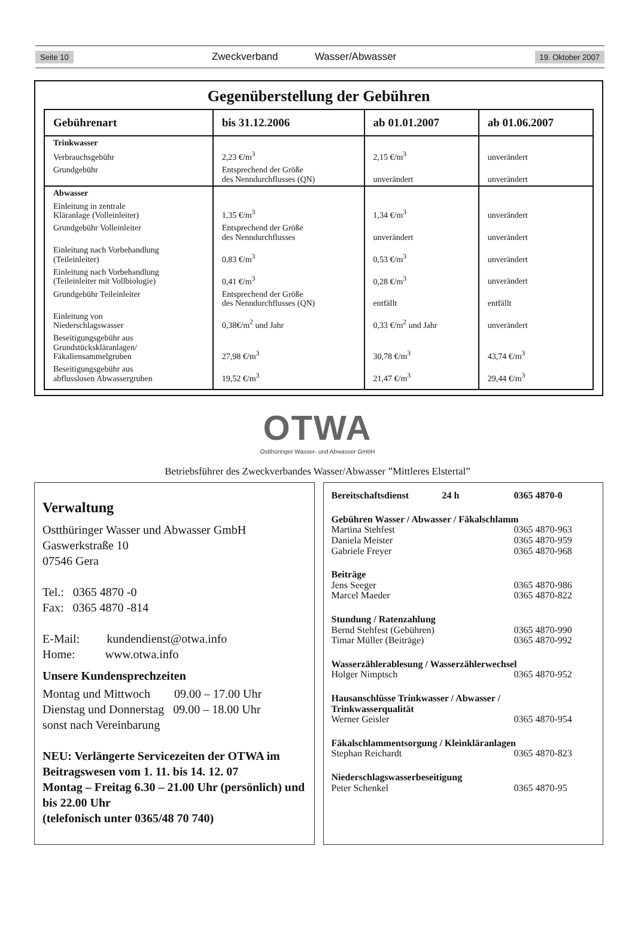Seite 10 Zweckverband Wasser/Abwasser 19. Oktober 2007
Gegenüberstellung der Gebühren
| Gebührenart | bis 31.12.2006 | ab 01.01.2007 | ab 01.06.2007 |
| --- | --- | --- | --- |
| Trinkwasser | | | |
| Verbrauchsgebühr | 2,23 €/m<sup>3</sup> | 2,15 €/m<sup>3</sup> | unverändert |
| Grundgebühr | Entsprechend der Größe des Nenndurchflusses (QN) | unverändert | unverändert |
| Abwasser | | | |
| Einleitung in zentrale Kläranlage (Volleinleiter) | 1,35 €/m<sup>3</sup> | 1,34 €/m<sup>3</sup> | unverändert |
| Grundgebühr Volleinleiter | Entsprechend der Größe des Nenndurchflusses | unverändert | unverändert |
| Einleitung nach Vorbehandlung (Teileinleiter) | 0,83 €/m<sup>3</sup> | 0,53 €/m<sup>3</sup> | unverändert |
| Einleitung nach Vorbehandlung (Teileinleiter mit Vollbiologie) | 0,41 €/m<sup>3</sup> | 0,28 €/m<sup>3</sup> | unverändert |
| Grundgebühr Teileinleiter | Entsprechend der Größe des Nenndurchflusses (QN) | entfällt | entfällt |
| Einleitung von Niederschlagswasser | 0,38€/m<sup>2</sup> und Jahr | 0,33 €/m<sup>2</sup> und Jahr | unverändert |
| Beseitigungsgebühr aus Grundstückskläranlagen/ Fäkaliensammelgruben | 27,98 €/m<sup>3</sup> | 30,78 €/m<sup>3</sup> | 43,74 €/m<sup>3</sup> |
| Beseitigungsgebühr aus abflusslosen Abwassergruben | 19,52 €/m<sup>3</sup> | 21,47 €/m<sup>3</sup> | 29,44 €/m<sup>3</sup> |
OTWA
Ostthüringer Wasser- und Abwasser GmbH
Betriebsführer des Zweckverbandes Wasser/Abwasser ”Mittleres Elstertal”
Verwaltung
Ostthüringer Wasser und Abwasser GmbH
Gaswerkstraße 10
07546 Gera
Tel.: 0365 4870 -0
Fax: 0365 4870 -814
E-Mail: kundendienst@otwa.info
Home: www.otwa.info
Unsere Kundensprechzeiten
Montag und Mittwoch 09.00 – 17.00 Uhr
Dienstag und Donnerstag 09.00 – 18.00 Uhr
sonst nach Vereinbarung
NEU: Verlängerte Servicezeiten der OTWA im Beitragswesen vom 1. 11. bis 14. 12. 07
Montag – Freitag 6.30 – 21.00 Uhr (persönlich) und bis 22.00 Uhr
(telefonisch unter 0365/48 70 740)
Bereitschaftsdienst 24 h 0365 4870-0
Gebühren Wasser / Abwasser / Fäkalschlamm
Martina Stehfest 0365 4870-963
Daniela Meister 0365 4870-959
Gabriele Freyer 0365 4870-968
Beiträge
Jens Seeger 0365 4870-986
Marcel Maeder 0365 4870-822
Stundung / Ratenzahlung
Bernd Stehfest (Gebühren) 0365 4870-990
Timar Müller (Beiträge) 0365 4870-992
Wasserzählerablesung / Wasserzählerwechsel
Holger Nimptsch 0365 4870-952
Hausanschlüsse Trinkwasser / Abwasser /
Trinkwasserqualität
Werner Geisler 0365 4870-954
Fäkalschlammentsorgung / Kleinkläranlagen
Stephan Reichardt 0365 4870-823
Niederschlagswasserbeseitigung
Peter Schenkel 0365 4870-95